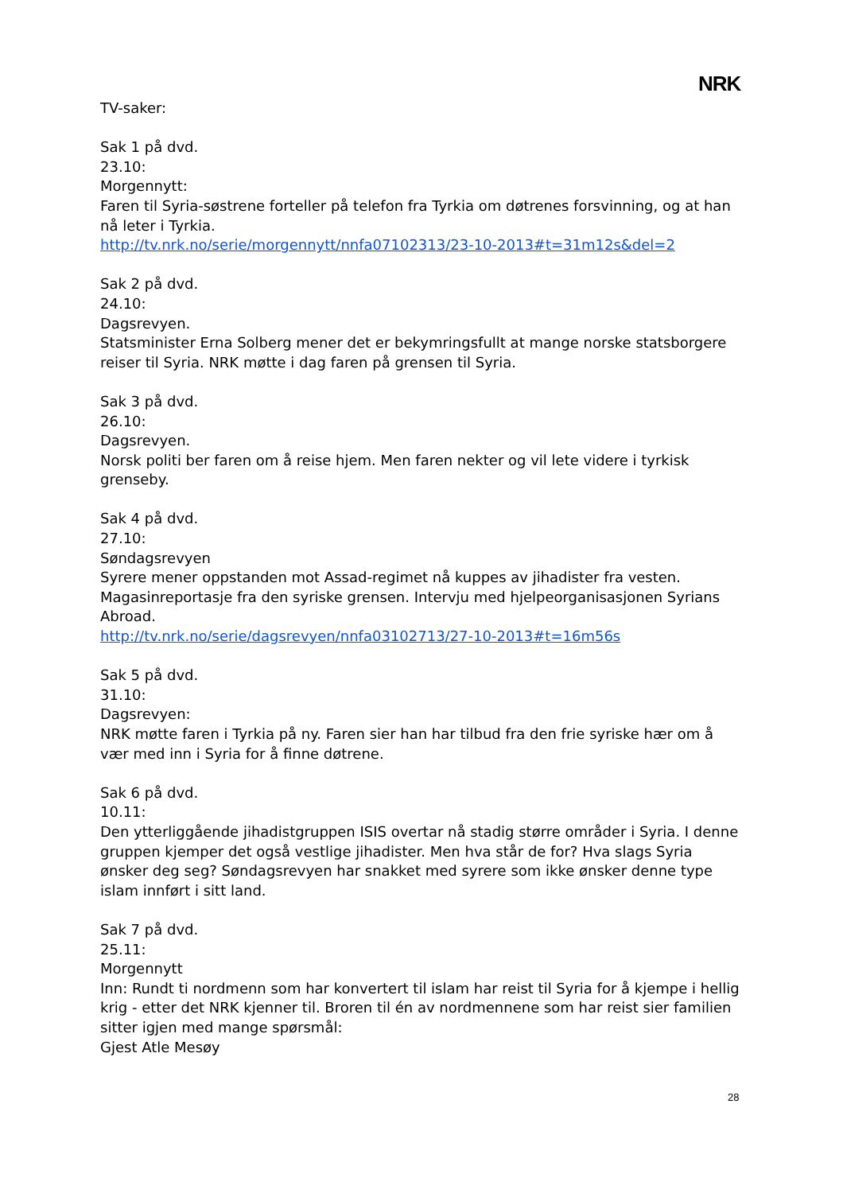NRK
TV-saker:
Sak 1 på dvd.
23.10:
Morgennytt:
Faren til Syria-søstrene forteller på telefon fra Tyrkia om døtrenes forsvinning, og at han nå leter i Tyrkia.
http://tv.nrk.no/serie/morgennytt/nnfa07102313/23-10-2013#t=31m12s&del=2
Sak 2 på dvd.
24.10:
Dagsrevyen.
Statsminister Erna Solberg mener det er bekymringsfullt at mange norske statsborgere reiser til Syria. NRK møtte i dag faren på grensen til Syria.
Sak 3 på dvd.
26.10:
Dagsrevyen.
Norsk politi ber faren om å reise hjem. Men faren nekter og vil lete videre i tyrkisk grenseby.
Sak 4 på dvd.
27.10:
Søndagsrevyen
Syrere mener oppstanden mot Assad-regimet nå kuppes av jihadister fra vesten. Magasinreportasje fra den syriske grensen. Intervju med hjelpeorganisasjonen Syrians Abroad.
http://tv.nrk.no/serie/dagsrevyen/nnfa03102713/27-10-2013#t=16m56s
Sak 5 på dvd.
31.10:
Dagsrevyen:
NRK møtte faren i Tyrkia på ny. Faren sier han har tilbud fra den frie syriske hær om å vær med inn i Syria for å finne døtrene.
Sak 6 på dvd.
10.11:
Den ytterliggående jihadistgruppen ISIS overtar nå stadig større områder i Syria. I denne gruppen kjemper det også vestlige jihadister. Men hva står de for? Hva slags Syria ønsker deg seg? Søndagsrevyen har snakket med syrere som ikke ønsker denne type islam innført i sitt land.
Sak 7 på dvd.
25.11:
Morgennytt
Inn: Rundt ti nordmenn som har konvertert til islam har reist til Syria for å kjempe i hellig krig - etter det NRK kjenner til. Broren til én av nordmennene som har reist sier familien sitter igjen med mange spørsmål:
Gjest Atle Mesøy
28